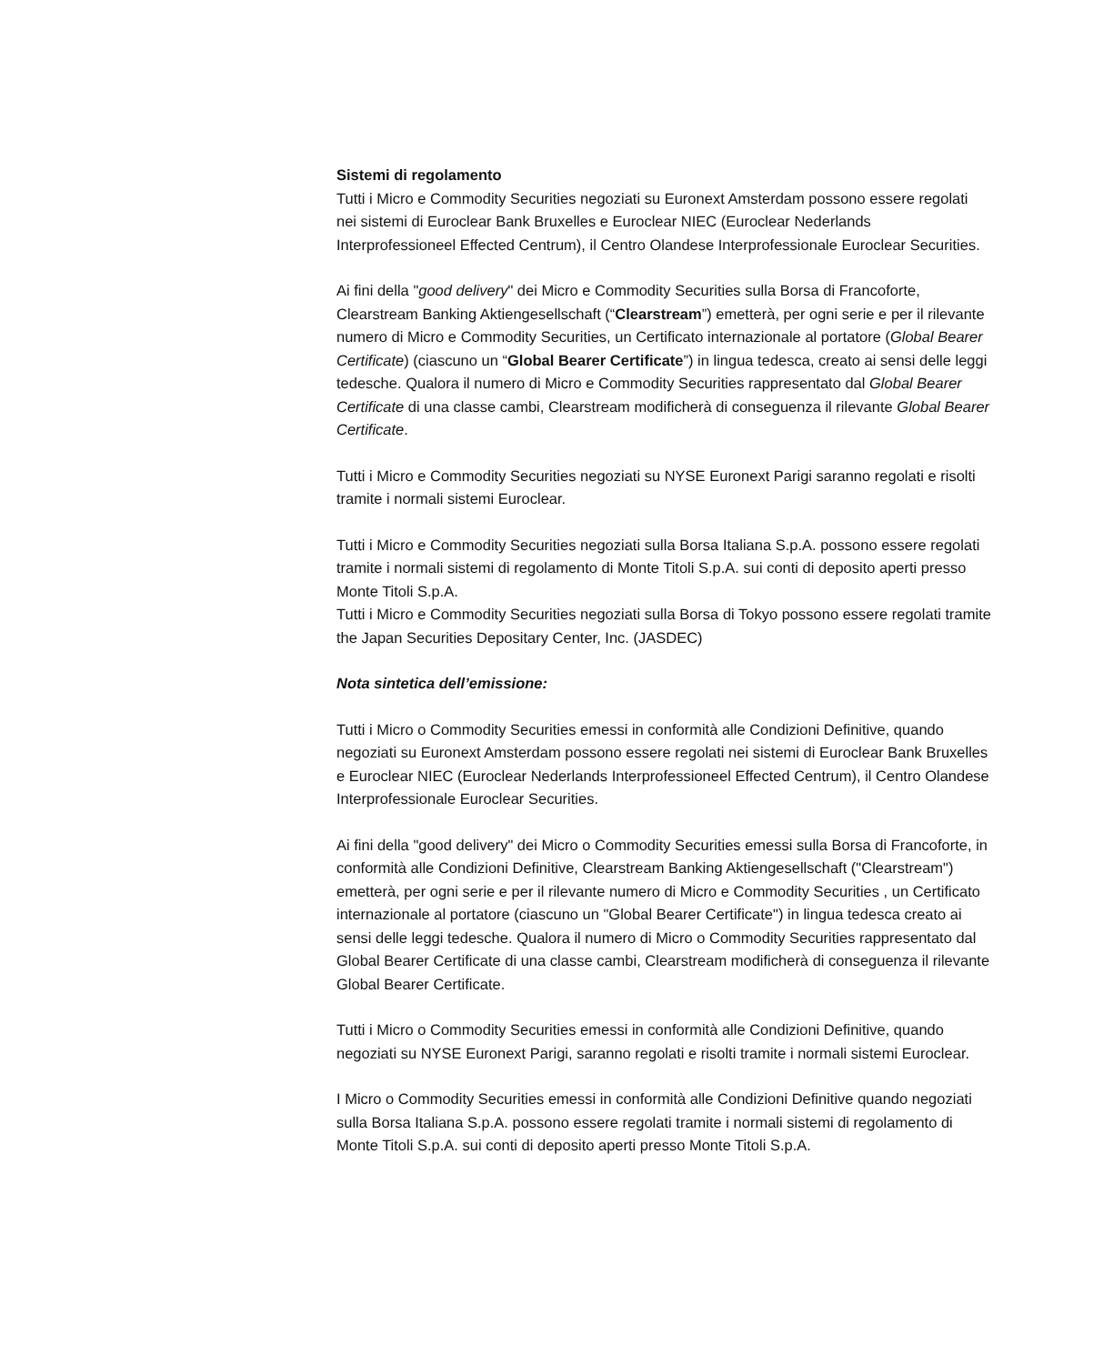Sistemi di regolamento
Tutti i Micro e Commodity Securities negoziati su Euronext Amsterdam possono essere regolati nei sistemi di Euroclear Bank Bruxelles e Euroclear NIEC (Euroclear Nederlands Interprofessioneel Effected Centrum), il Centro Olandese Interprofessionale Euroclear Securities.
Ai fini della "good delivery" dei Micro e Commodity Securities sulla Borsa di Francoforte, Clearstream Banking Aktiengesellschaft (“Clearstream”) emetterà, per ogni serie e per il rilevante numero di Micro e Commodity Securities, un Certificato internazionale al portatore (Global Bearer Certificate) (ciascuno un “Global Bearer Certificate”) in lingua tedesca, creato ai sensi delle leggi tedesche. Qualora il numero di Micro e Commodity Securities rappresentato dal Global Bearer Certificate di una classe cambi, Clearstream modificherà di conseguenza il rilevante Global Bearer Certificate.
Tutti i Micro e Commodity Securities negoziati su NYSE Euronext Parigi saranno regolati e risolti tramite i normali sistemi Euroclear.
Tutti i Micro e Commodity Securities negoziati sulla Borsa Italiana S.p.A. possono essere regolati tramite i normali sistemi di regolamento di Monte Titoli S.p.A. sui conti di deposito aperti presso Monte Titoli S.p.A.
Tutti i Micro e Commodity Securities negoziati sulla Borsa di Tokyo possono essere regolati tramite the Japan Securities Depositary Center, Inc. (JASDEC)
Nota sintetica dell’emissione:
Tutti i Micro o Commodity Securities emessi in conformità alle Condizioni Definitive, quando negoziati su Euronext Amsterdam possono essere regolati nei sistemi di Euroclear Bank Bruxelles e Euroclear NIEC (Euroclear Nederlands Interprofessioneel Effected Centrum), il Centro Olandese Interprofessionale Euroclear Securities.
Ai fini della "good delivery" dei Micro o Commodity Securities emessi sulla Borsa di Francoforte, in conformità alle Condizioni Definitive, Clearstream Banking Aktiengesellschaft ("Clearstream") emetterà, per ogni serie e per il rilevante numero di Micro e Commodity Securities , un Certificato internazionale al portatore (ciascuno un "Global Bearer Certificate") in lingua tedesca creato ai sensi delle leggi tedesche. Qualora il numero di Micro o Commodity Securities rappresentato dal Global Bearer Certificate di una classe cambi, Clearstream modificherà di conseguenza il rilevante Global Bearer Certificate.
Tutti i Micro o Commodity Securities emessi in conformità alle Condizioni Definitive, quando negoziati su NYSE Euronext Parigi, saranno regolati e risolti tramite i normali sistemi Euroclear.
I Micro o Commodity Securities emessi in conformità alle Condizioni Definitive quando negoziati sulla Borsa Italiana S.p.A. possono essere regolati tramite i normali sistemi di regolamento di Monte Titoli S.p.A. sui conti di deposito aperti presso Monte Titoli S.p.A.